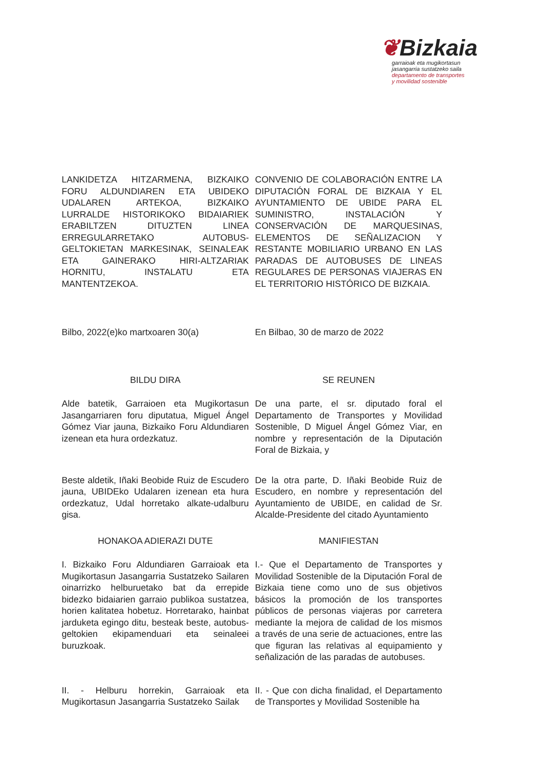❦Bizkaia
garraioak eta mugikortasun
jasangarria sustatzeko saila
departamento de transportes
y movilidad sostenible
LANKIDETZA HITZARMENA, BIZKAIKO FORU ALDUNDIAREN ETA UBIDEKO UDALAREN ARTEKOA, BIZKAIKO LURRALDE HISTORIKOKO BIDAIARIEK ERABILTZEN DITUZTEN LINEA ERREGULARRETAKO AUTOBUS-GELTOKIETAN MARKESINAK, SEINALEAK ETA GAINERAKO HIRI-ALTZARIAK HORNITU, INSTALATU ETA MANTENTZEKOA.
CONVENIO DE COLABORACIÓN ENTRE LA DIPUTACIÓN FORAL DE BIZKAIA Y EL AYUNTAMIENTO DE UBIDE PARA EL SUMINISTRO, INSTALACIÓN Y CONSERVACIÓN DE MARQUESINAS, ELEMENTOS DE SEÑALIZACION Y RESTANTE MOBILIARIO URBANO EN LAS PARADAS DE AUTOBUSES DE LINEAS REGULARES DE PERSONAS VIAJERAS EN EL TERRITORIO HISTÓRICO DE BIZKAIA.
Bilbo, 2022(e)ko martxoaren 30(a) En Bilbao, 30 de marzo de 2022
BILDU DIRA SE REUNEN
Alde batetik, Garraioen eta Mugikortasun Jasangarriaren foru diputatua, Miguel Ángel Gómez Viar jauna, Bizkaiko Foru Aldundiaren izenean eta hura ordezkatuz.
De una parte, el sr. diputado foral el Departamento de Transportes y Movilidad Sostenible, D Miguel Ángel Gómez Viar, en nombre y representación de la Diputación Foral de Bizkaia, y
Beste aldetik, Iñaki Beobide Ruiz de Escudero jauna, UBIDEko Udalaren izenean eta hura ordezkatuz, Udal horretako alkate-udalburu gisa.
De la otra parte, D. Iñaki Beobide Ruiz de Escudero, en nombre y representación del Ayuntamiento de UBIDE, en calidad de Sr. Alcalde-Presidente del citado Ayuntamiento
HONAKOA ADIERAZI DUTE MANIFIESTAN
I. Bizkaiko Foru Aldundiaren Garraioak eta Mugikortasun Jasangarria Sustatzeko Sailaren oinarrizko helburuetako bat da errepide bidezko bidaiarien garraio publikoa sustatzea, horien kalitatea hobetuz. Horretarako, hainbat jarduketa egingo ditu, besteak beste, autobus-geltokien ekipamenduari eta seinaleei buruzkoak.
I.- Que el Departamento de Transportes y Movilidad Sostenible de la Diputación Foral de Bizkaia tiene como uno de sus objetivos básicos la promoción de los transportes públicos de personas viajeras por carretera mediante la mejora de calidad de los mismos a través de una serie de actuaciones, entre las que figuran las relativas al equipamiento y señalización de las paradas de autobuses.
II. - Helburu horrekin, Garraioak eta Mugikortasun Jasangarria Sustatzeko Sailak
II. - Que con dicha finalidad, el Departamento de Transportes y Movilidad Sostenible ha